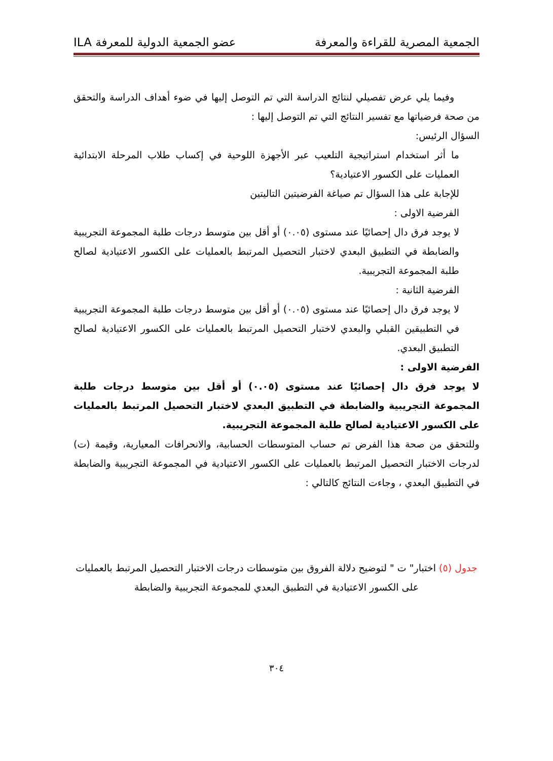الجمعية المصرية للقراءة والمعرفة عضو الجمعية الدولية للمعرفة ILA
وفيما يلي عرض تفصيلي لنتائج الدراسة التي تم التوصل إليها في ضوء أهداف الدراسة والتحقق من صحة فرضياتها مع تفسير النتائج التي تم التوصل إليها :
السؤال الرئيس:
ما أثر استخدام استراتيجية التلعيب عبر الأجهزة اللوحية في إكساب طلاب المرحلة الابتدائية العمليات على الكسور الاعتيادية؟
للإجابة على هذا السؤال تم صياغة الفرضيتين التاليتين
الفرضية الاولى :
لا يوجد فرق دال إحصائيًا عند مستوى (٠.٠٥) أو أقل بين متوسط درجات طلبة المجموعة التجريبية والضابطة في التطبيق البعدي لاختبار التحصيل المرتبط بالعمليات على الكسور الاعتيادية لصالح طلبة المجموعة التجريبية.
الفرضية الثانية :
لا يوجد فرق دال إحصائيًا عند مستوى (٠.٠٥) أو أقل بين متوسط درجات طلبة المجموعة التجريبية في التطبيقين القبلي والبعدي لاختبار التحصيل المرتبط بالعمليات على الكسور الاعتيادية لصالح التطبيق البعدي.
الفرضية الاولى :
لا يوجد فرق دال إحصائيًا عند مستوى (٠.٠٥) أو أقل بين متوسط درجات طلبة المجموعة التجريبية والضابطة في التطبيق البعدي لاختبار التحصيل المرتبط بالعمليات على الكسور الاعتيادية لصالح طلبة المجموعة التجريبية.
وللتحقق من صحة هذا الفرض تم حساب المتوسطات الحسابية، والانحرافات المعيارية، وقيمة (ت) لدرجات الاختبار التحصيل المرتبط بالعمليات على الكسور الاعتيادية في المجموعة التجريبية والضابطة في التطبيق البعدي ، وجاءت النتائج كالتالي :
جدول (٥) اختبار" ت " لتوضيح دلالة الفروق بين متوسطات درجات الاختبار التحصيل المرتبط بالعمليات على الكسور الاعتيادية في التطبيق البعدي للمجموعة التجريبية والضابطة
٣٠٤